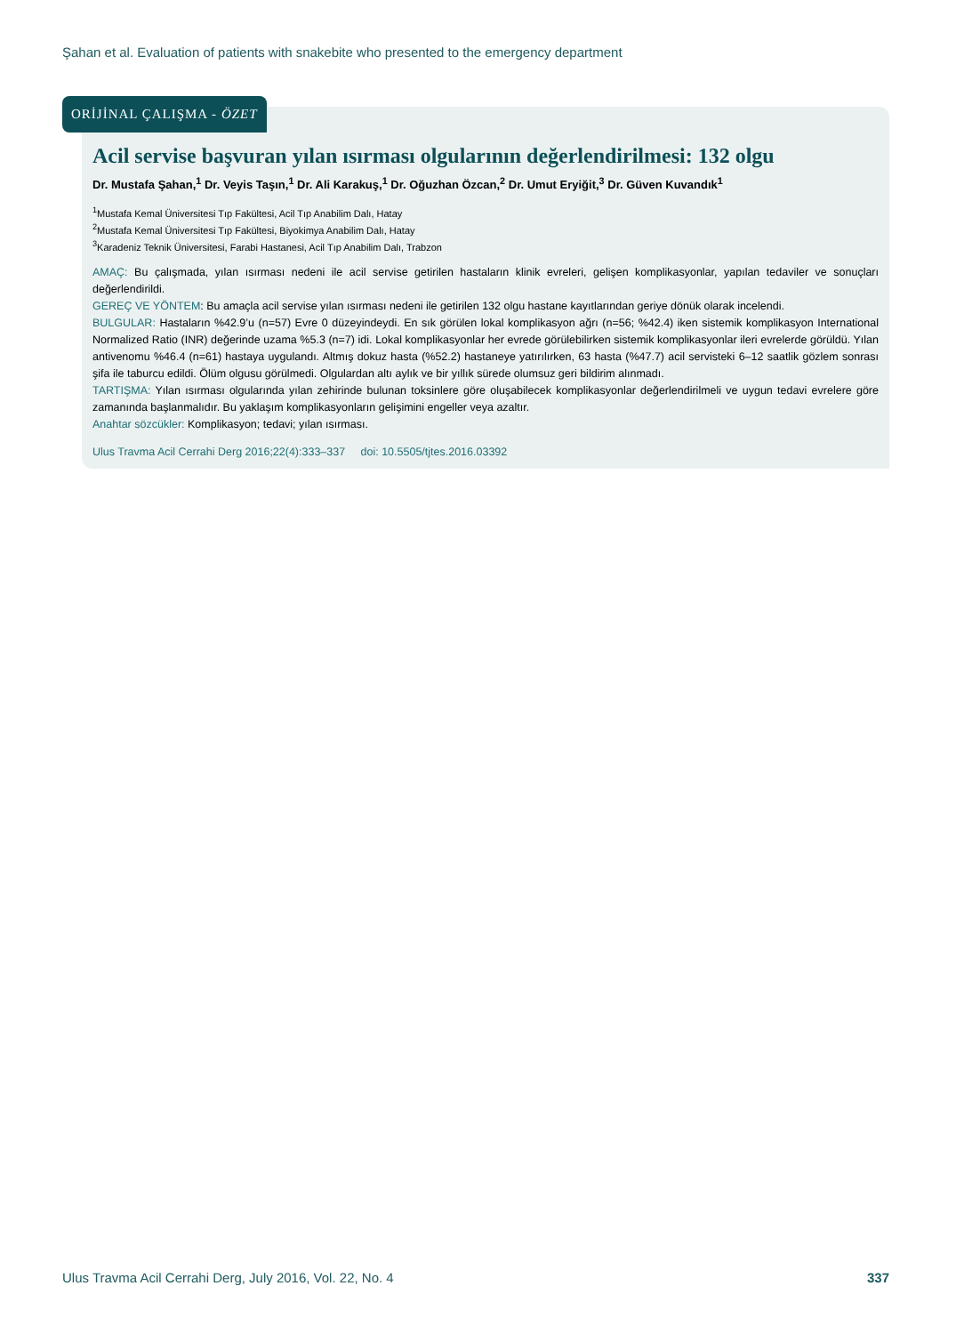Şahan et al. Evaluation of patients with snakebite who presented to the emergency department
Acil servise başvuran yılan ısırması olgularının değerlendirilmesi: 132 olgu
Dr. Mustafa Şahan,<sup>1</sup> Dr. Veyis Taşın,<sup>1</sup> Dr. Ali Karakuş,<sup>1</sup> Dr. Oğuzhan Özcan,<sup>2</sup> Dr. Umut Eryiğit,<sup>3</sup> Dr. Güven Kuvandık<sup>1</sup>
<sup>1</sup> Mustafa Kemal Üniversitesi Tıp Fakültesi, Acil Tıp Anabilim Dalı, Hatay
<sup>2</sup> Mustafa Kemal Üniversitesi Tıp Fakültesi, Biyokimya Anabilim Dalı, Hatay
<sup>3</sup> Karadeniz Teknik Üniversitesi, Farabi Hastanesi, Acil Tıp Anabilim Dalı, Trabzon
AMAÇ: Bu çalışmada, yılan ısırması nedeni ile acil servise getirilen hastaların klinik evreleri, gelişen komplikasyonlar, yapılan tedaviler ve sonuçları değerlendirildi.
GEREÇ VE YÖNTEM: Bu amaçla acil servise yılan ısırması nedeni ile getirilen 132 olgu hastane kayıtlarından geriye dönük olarak incelendi.
BULGULAR: Hastaların %42.9’u (n=57) Evre 0 düzeyindeydi. En sık görülen lokal komplikasyon ağrı (n=56; %42.4) iken sistemik komplikasyon International Normalized Ratio (INR) değerinde uzama %5.3 (n=7) idi. Lokal komplikasyonlar her evrede görülebilirken sistemik komplikasyonlar ileri evrelerde görüldü. Yılan antivenomu %46.4 (n=61) hastaya uygulandı. Altmış dokuz hasta (%52.2) hastaneye yatırılırken, 63 hasta (%47.7) acil servisteki 6–12 saatlik gözlem sonrası şifa ile taburcu edildi. Ölüm olgusu görülmedi. Olgulardan altı aylık ve bir yıllık sürede olumsuz geri bildirim alınmadı.
TARTIŞMA: Yılan ısırması olgularında yılan zehirinde bulunan toksinlere göre oluşabilecek komplikasyonlar değerlendirilmeli ve uygun tedavi evrelere göre zamanında başlanmalıdır. Bu yaklaşım komplikasyonların gelişimini engeller veya azaltır.
Anahtar sözcükler: Komplikasyon; tedavi; yılan ısırması.
Ulus Travma Acil Cerrahi Derg 2016;22(4):333–337 doi: 10.5505/tjtes.2016.03392
ORİJİNAL ÇALIŞMA - ÖZET
Ulus Travma Acil Cerrahi Derg, July 2016, Vol. 22, No. 4 337